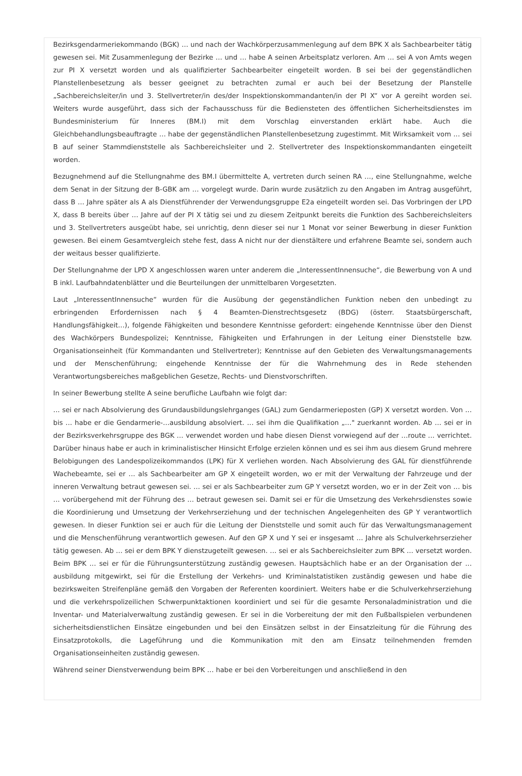Bezirksgendarmeriekommando (BGK) … und nach der Wachkörperzusammenlegung auf dem BPK X als Sachbearbeiter tätig gewesen sei. Mit Zusammenlegung der Bezirke … und … habe A seinen Arbeitsplatz verloren. Am … sei A von Amts wegen zur PI X versetzt worden und als qualifizierter Sachbearbeiter eingeteilt worden. B sei bei der gegenständlichen Planstellenbesetzung als besser geeignet zu betrachten zumal er auch bei der Besetzung der Planstelle „Sachbereichsleiter/in und 3. Stellvertreter/in des/der Inspektionskommandanten/in der PI X“ vor A gereiht worden sei. Weiters wurde ausgeführt, dass sich der Fachausschuss für die Bediensteten des öffentlichen Sicherheitsdienstes im Bundesministerium für Inneres (BM.I) mit dem Vorschlag einverstanden erklärt habe. Auch die Gleichbehandlungsbeauftragte … habe der gegenständlichen Planstellenbesetzung zugestimmt. Mit Wirksamkeit vom … sei B auf seiner Stammdienststelle als Sachbereichsleiter und 2. Stellvertreter des Inspektionskommandanten eingeteilt worden.
Bezugnehmend auf die Stellungnahme des BM.I übermittelte A, vertreten durch seinen RA …, eine Stellungnahme, welche dem Senat in der Sitzung der B-GBK am … vorgelegt wurde. Darin wurde zusätzlich zu den Angaben im Antrag ausgeführt, dass B … Jahre später als A als Dienstführender der Verwendungsgruppe E2a eingeteilt worden sei. Das Vorbringen der LPD X, dass B bereits über … Jahre auf der PI X tätig sei und zu diesem Zeitpunkt bereits die Funktion des Sachbereichsleiters und 3. Stellvertreters ausgeübt habe, sei unrichtig, denn dieser sei nur 1 Monat vor seiner Bewerbung in dieser Funktion gewesen. Bei einem Gesamtvergleich stehe fest, dass A nicht nur der dienstältere und erfahrene Beamte sei, sondern auch der weitaus besser qualifizierte.
Der Stellungnahme der LPD X angeschlossen waren unter anderem die „InteressentInnensuche“, die Bewerbung von A und B inkl. Laufbahndatenblätter und die Beurteilungen der unmittelbaren Vorgesetzten.
Laut „InteressentInnensuche“ wurden für die Ausübung der gegenständlichen Funktion neben den unbedingt zu erbringenden Erfordernissen nach § 4 Beamten-Dienstrechtsgesetz (BDG) (österr. Staatsbürgerschaft, Handlungsfähigkeit…), folgende Fähigkeiten und besondere Kenntnisse gefordert: eingehende Kenntnisse über den Dienst des Wachkörpers Bundespolizei; Kenntnisse, Fähigkeiten und Erfahrungen in der Leitung einer Dienststelle bzw. Organisationseinheit (für Kommandanten und Stellvertreter); Kenntnisse auf den Gebieten des Verwaltungsmanagements und der Menschenführung; eingehende Kenntnisse der für die Wahrnehmung des in Rede stehenden Verantwortungsbereiches maßgeblichen Gesetze, Rechts- und Dienstvorschriften.
In seiner Bewerbung stellte A seine berufliche Laufbahn wie folgt dar:
… sei er nach Absolvierung des Grundausbildungslehrganges (GAL) zum Gendarmerieposten (GP) X versetzt worden. Von … bis … habe er die Gendarmerie-…ausbildung absolviert. … sei ihm die Qualifikation „…" zuerkannt worden. Ab … sei er in der Bezirksverkehrsgruppe des BGK … verwendet worden und habe diesen Dienst vorwiegend auf der …route … verrichtet. Darüber hinaus habe er auch in kriminalistischer Hinsicht Erfolge erzielen können und es sei ihm aus diesem Grund mehrere Belobigungen des Landespolizeikommandos (LPK) für X verliehen worden. Nach Absolvierung des GAL für dienstführende Wachebeamte, sei er … als Sachbearbeiter am GP X eingeteilt worden, wo er mit der Verwaltung der Fahrzeuge und der inneren Verwaltung betraut gewesen sei. … sei er als Sachbearbeiter zum GP Y versetzt worden, wo er in der Zeit von … bis … vorübergehend mit der Führung des … betraut gewesen sei. Damit sei er für die Umsetzung des Verkehrsdienstes sowie die Koordinierung und Umsetzung der Verkehrserziehung und der technischen Angelegenheiten des GP Y verantwortlich gewesen. In dieser Funktion sei er auch für die Leitung der Dienststelle und somit auch für das Verwaltungsmanagement und die Menschenführung verantwortlich gewesen. Auf den GP X und Y sei er insgesamt … Jahre als Schulverkehrserzieher tätig gewesen. Ab … sei er dem BPK Y dienstzugeteilt gewesen. … sei er als Sachbereichsleiter zum BPK … versetzt worden. Beim BPK … sei er für die Führungsunterstützung zuständig gewesen. Hauptsächlich habe er an der Organisation der …ausbildung mitgewirkt, sei für die Erstellung der Verkehrs- und Kriminalstatistiken zuständig gewesen und habe die bezirksweiten Streifenpläne gemäß den Vorgaben der Referenten koordiniert. Weiters habe er die Schulverkehrserziehung und die verkehrspolizeilichen Schwerpunktaktionen koordiniert und sei für die gesamte Personaladministration und die Inventar- und Materialverwaltung zuständig gewesen. Er sei in die Vorbereitung der mit den Fußballspielen verbundenen sicherheitsdienstlichen Einsätze eingebunden und bei den Einsätzen selbst in der Einsatzleitung für die Führung des Einsatzprotokolls, die Lageführung und die Kommunikation mit den am Einsatz teilnehmenden fremden Organisationseinheiten zuständig gewesen.
Während seiner Dienstverwendung beim BPK … habe er bei den Vorbereitungen und anschließend in den